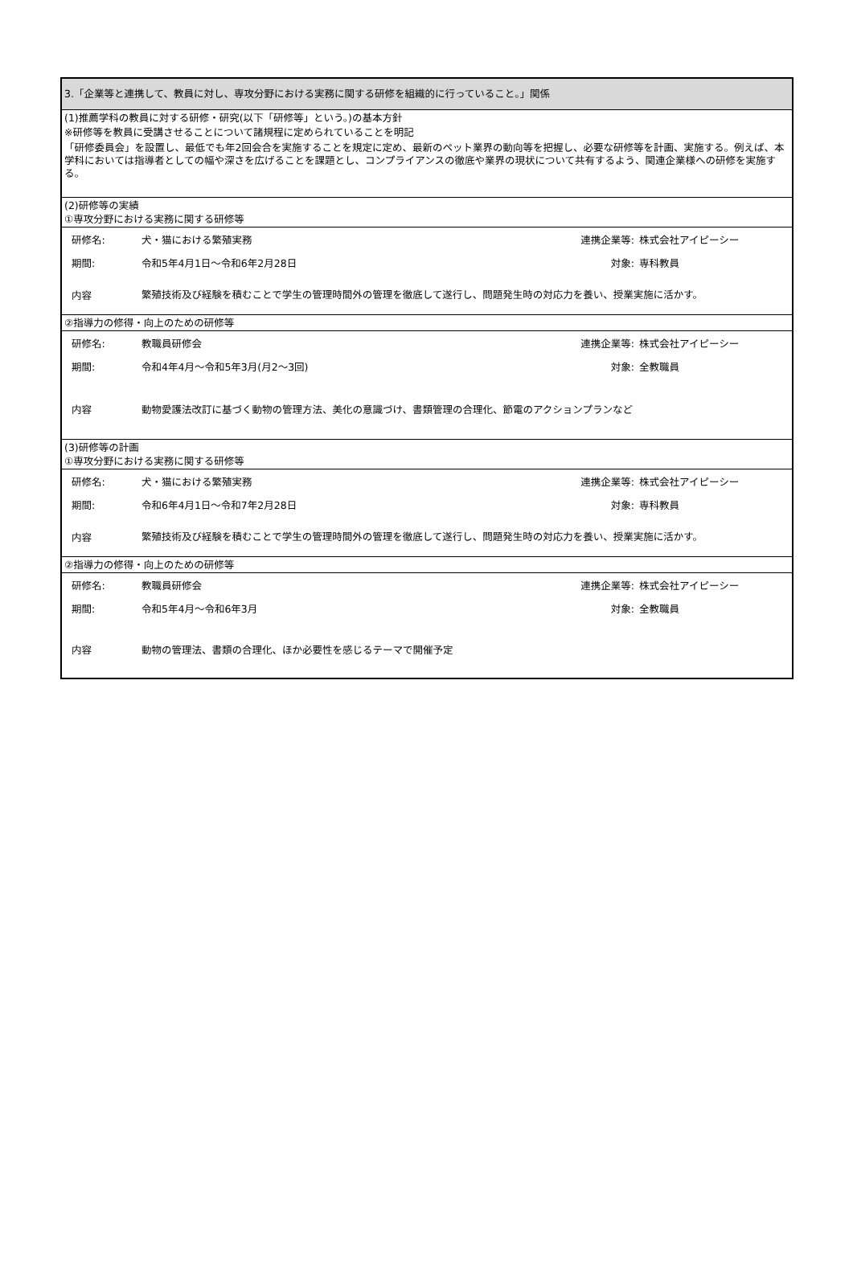3.「企業等と連携して、教員に対し、専攻分野における実務に関する研修を組織的に行っていること。」関係
(1)推薦学科の教員に対する研修・研究(以下「研修等」という。)の基本方針
※研修等を教員に受講させることについて諸規程に定められていることを明記
「研修委員会」を設置し、最低でも年2回会合を実施することを規定に定め、最新のペット業界の動向等を把握し、必要な研修等を計画、実施する。例えば、本学科においては指導者としての幅や深さを広げることを課題とし、コンプライアンスの徹底や業界の現状について共有するよう、関連企業様への研修を実施する。
(2)研修等の実績
①専攻分野における実務に関する研修等
| 研修名: | 犬・猫における繁殖実務 | 連携企業等: | 株式会社アイピーシー |
| 期間: | 令和5年4月1日～令和6年2月28日 | 対象: | 専科教員 |
| 内容 | 繁殖技術及び経験を積むことで学生の管理時間外の管理を徹底して遂行し、問題発生時の対応力を養い、授業実施に活かす。 | | |
②指導力の修得・向上のための研修等
| 研修名: | 教職員研修会 | 連携企業等: | 株式会社アイピーシー |
| 期間: | 令和4年4月～令和5年3月(月2～3回) | 対象: | 全教職員 |
| 内容 | 動物愛護法改訂に基づく動物の管理方法、美化の意識づけ、書類管理の合理化、節電のアクションプランなど | | |
(3)研修等の計画
①専攻分野における実務に関する研修等
| 研修名: | 犬・猫における繁殖実務 | 連携企業等: | 株式会社アイピーシー |
| 期間: | 令和6年4月1日～令和7年2月28日 | 対象: | 専科教員 |
| 内容 | 繁殖技術及び経験を積むことで学生の管理時間外の管理を徹底して遂行し、問題発生時の対応力を養い、授業実施に活かす。 | | |
②指導力の修得・向上のための研修等
| 研修名: | 教職員研修会 | 連携企業等: | 株式会社アイピーシー |
| 期間: | 令和5年4月～令和6年3月 | 対象: | 全教職員 |
| 内容 | 動物の管理法、書類の合理化、ほか必要性を感じるテーマで開催予定 | | |